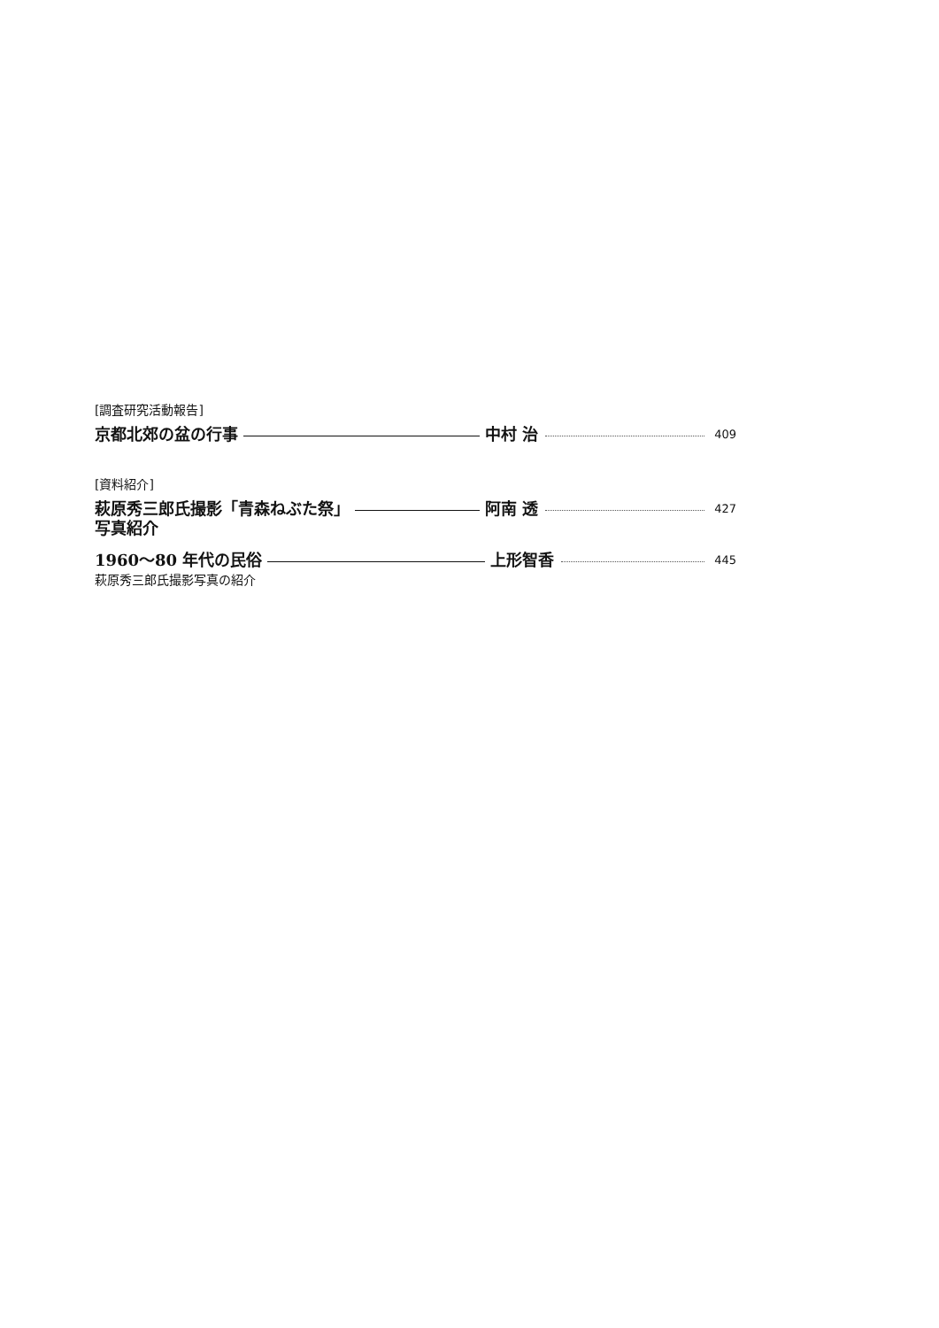[調査研究活動報告]
京都北郊の盆の行事 中村 治 409
[資料紹介]
萩原秀三郎氏撮影「青森ねぶた祭」
写真紹介 阿南 透 427
1960〜80 年代の民俗 上形智香 445
萩原秀三郎氏撮影写真の紹介